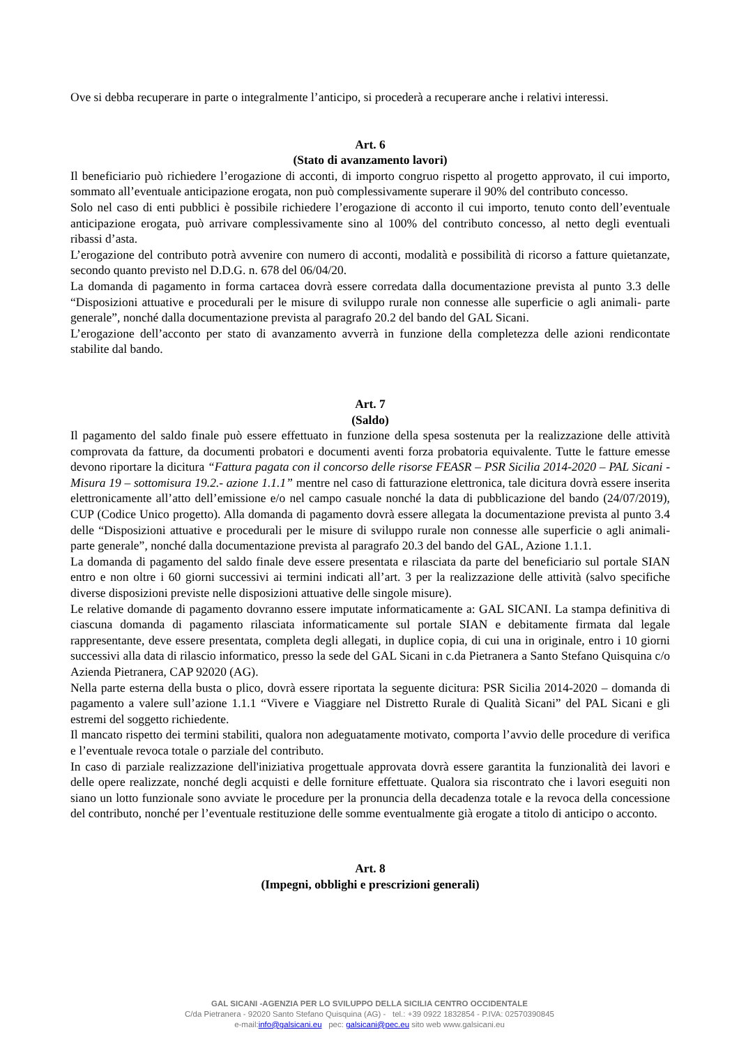Ove si debba recuperare in parte o integralmente l’anticipo, si procederà a recuperare anche i relativi interessi.
Art. 6
(Stato di avanzamento lavori)
Il beneficiario può richiedere l’erogazione di acconti, di importo congruo rispetto al progetto approvato, il cui importo, sommato all’eventuale anticipazione erogata, non può complessivamente superare il 90% del contributo concesso.
Solo nel caso di enti pubblici è possibile richiedere l’erogazione di acconto il cui importo, tenuto conto dell’eventuale anticipazione erogata, può arrivare complessivamente sino al 100% del contributo concesso, al netto degli eventuali ribassi d’asta.
L’erogazione del contributo potrà avvenire con numero di acconti, modalità e possibilità di ricorso a fatture quietanzate, secondo quanto previsto nel D.D.G. n. 678 del 06/04/20.
La domanda di pagamento in forma cartacea dovrà essere corredata dalla documentazione prevista al punto 3.3 delle “Disposizioni attuative e procedurali per le misure di sviluppo rurale non connesse alle superficie o agli animali- parte generale”, nonché dalla documentazione prevista al paragrafo 20.2 del bando del GAL Sicani.
L’erogazione dell’acconto per stato di avanzamento avverrà in funzione della completezza delle azioni rendicontate stabilite dal bando.
Art. 7
(Saldo)
Il pagamento del saldo finale può essere effettuato in funzione della spesa sostenuta per la realizzazione delle attività comprovata da fatture, da documenti probatori e documenti aventi forza probatoria equivalente. Tutte le fatture emesse devono riportare la dicitura “Fattura pagata con il concorso delle risorse FEASR – PSR Sicilia 2014-2020 – PAL Sicani - Misura 19 – sottomisura 19.2.- azione 1.1.1” mentre nel caso di fatturazione elettronica, tale dicitura dovrà essere inserita elettronicamente all’atto dell’emissione e/o nel campo casuale nonché la data di pubblicazione del bando (24/07/2019), CUP (Codice Unico progetto). Alla domanda di pagamento dovrà essere allegata la documentazione prevista al punto 3.4 delle “Disposizioni attuative e procedurali per le misure di sviluppo rurale non connesse alle superficie o agli animali- parte generale”, nonché dalla documentazione prevista al paragrafo 20.3 del bando del GAL, Azione 1.1.1.
La domanda di pagamento del saldo finale deve essere presentata e rilasciata da parte del beneficiario sul portale SIAN entro e non oltre i 60 giorni successivi ai termini indicati all’art. 3 per la realizzazione delle attività (salvo specifiche diverse disposizioni previste nelle disposizioni attuative delle singole misure).
Le relative domande di pagamento dovranno essere imputate informaticamente a: GAL SICANI. La stampa definitiva di ciascuna domanda di pagamento rilasciata informaticamente sul portale SIAN e debitamente firmata dal legale rappresentante, deve essere presentata, completa degli allegati, in duplice copia, di cui una in originale, entro i 10 giorni successivi alla data di rilascio informatico, presso la sede del GAL Sicani in c.da Pietranera a Santo Stefano Quisquina c/o Azienda Pietranera, CAP 92020 (AG).
Nella parte esterna della busta o plico, dovrà essere riportata la seguente dicitura: PSR Sicilia 2014-2020 – domanda di pagamento a valere sull’azione 1.1.1 “Vivere e Viaggiare nel Distretto Rurale di Qualità Sicani” del PAL Sicani e gli estremi del soggetto richiedente.
Il mancato rispetto dei termini stabiliti, qualora non adeguatamente motivato, comporta l’avvio delle procedure di verifica e l’eventuale revoca totale o parziale del contributo.
In caso di parziale realizzazione dell'iniziativa progettuale approvata dovrà essere garantita la funzionalità dei lavori e delle opere realizzate, nonché degli acquisti e delle forniture effettuate. Qualora sia riscontrato che i lavori eseguiti non siano un lotto funzionale sono avviate le procedure per la pronuncia della decadenza totale e la revoca della concessione del contributo, nonché per l’eventuale restituzione delle somme eventualmente già erogate a titolo di anticipo o acconto.
Art. 8
(Impegni, obblighi e prescrizioni generali)
GAL SICANI -AGENZIA PER LO SVILUPPO DELLA SICILIA CENTRO OCCIDENTALE
C/da Pietranera - 92020 Santo Stefano Quisquina (AG) - tel.: +39 0922 1832854 - P.IVA: 02570390845
e-mail:info@galsicani.eu pec: galsicani@pec.eu sito web www.galsicani.eu